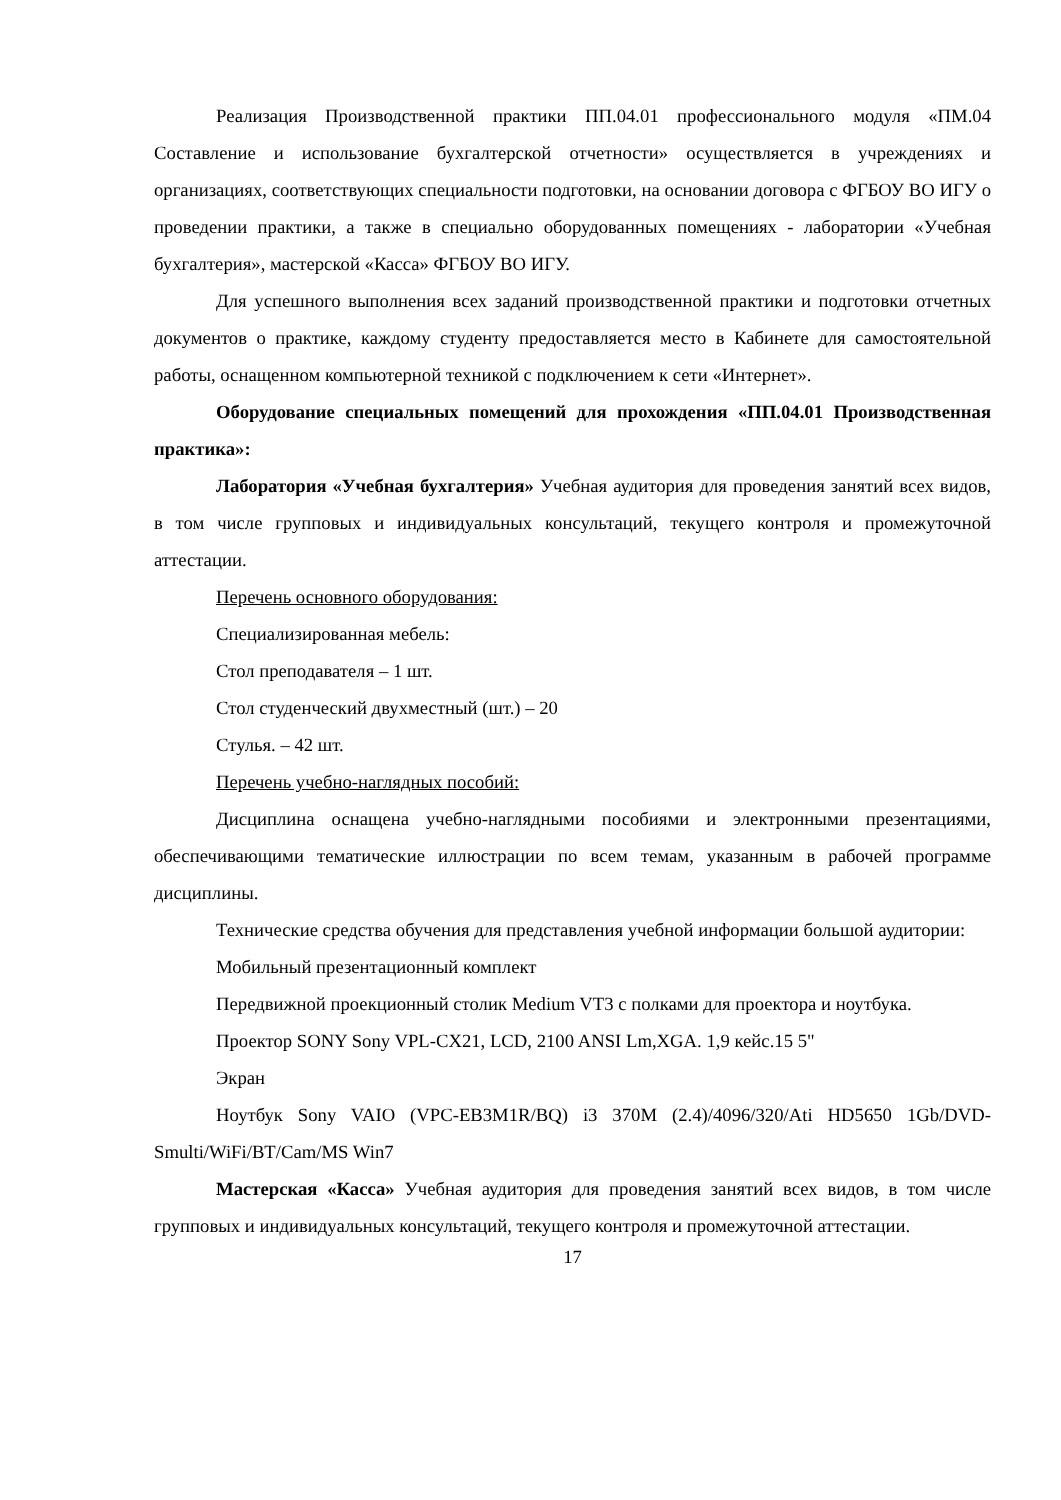Реализация Производственной практики ПП.04.01 профессионального модуля «ПМ.04 Составление и использование бухгалтерской отчетности» осуществляется в учреждениях и организациях, соответствующих специальности подготовки, на основании договора с ФГБОУ ВО ИГУ о проведении практики, а также в специально оборудованных помещениях - лаборатории «Учебная бухгалтерия», мастерской «Касса» ФГБОУ ВО ИГУ.
Для успешного выполнения всех заданий производственной практики и подготовки отчетных документов о практике, каждому студенту предоставляется место в Кабинете для самостоятельной работы, оснащенном компьютерной техникой с подключением к сети «Интернет».
Оборудование специальных помещений для прохождения «ПП.04.01 Производственная практика»:
Лаборатория «Учебная бухгалтерия» Учебная аудитория для проведения занятий всех видов, в том числе групповых и индивидуальных консультаций, текущего контроля и промежуточной аттестации.
Перечень основного оборудования:
Специализированная мебель:
Стол преподавателя – 1 шт.
Стол студенческий двухместный (шт.) – 20
Стулья. – 42 шт.
Перечень учебно-наглядных пособий:
Дисциплина оснащена учебно-наглядными пособиями и электронными презентациями, обеспечивающими тематические иллюстрации по всем темам, указанным в рабочей программе дисциплины.
Технические средства обучения для представления учебной информации большой аудитории:
Мобильный презентационный комплект
Передвижной проекционный столик Medium VT3 с полками для проектора и ноутбука.
Проектор SONY Sony VPL-CX21, LCD, 2100 ANSI Lm,XGA. 1,9 кейс.15 5"
Экран
Ноутбук Sony VAIO (VPC-EB3M1R/BQ) i3 370M (2.4)/4096/320/Ati HD5650 1Gb/DVD-Smulti/WiFi/BT/Cam/MS Win7
Мастерская «Касса» Учебная аудитория для проведения занятий всех видов, в том числе групповых и индивидуальных консультаций, текущего контроля и промежуточной аттестации.
17